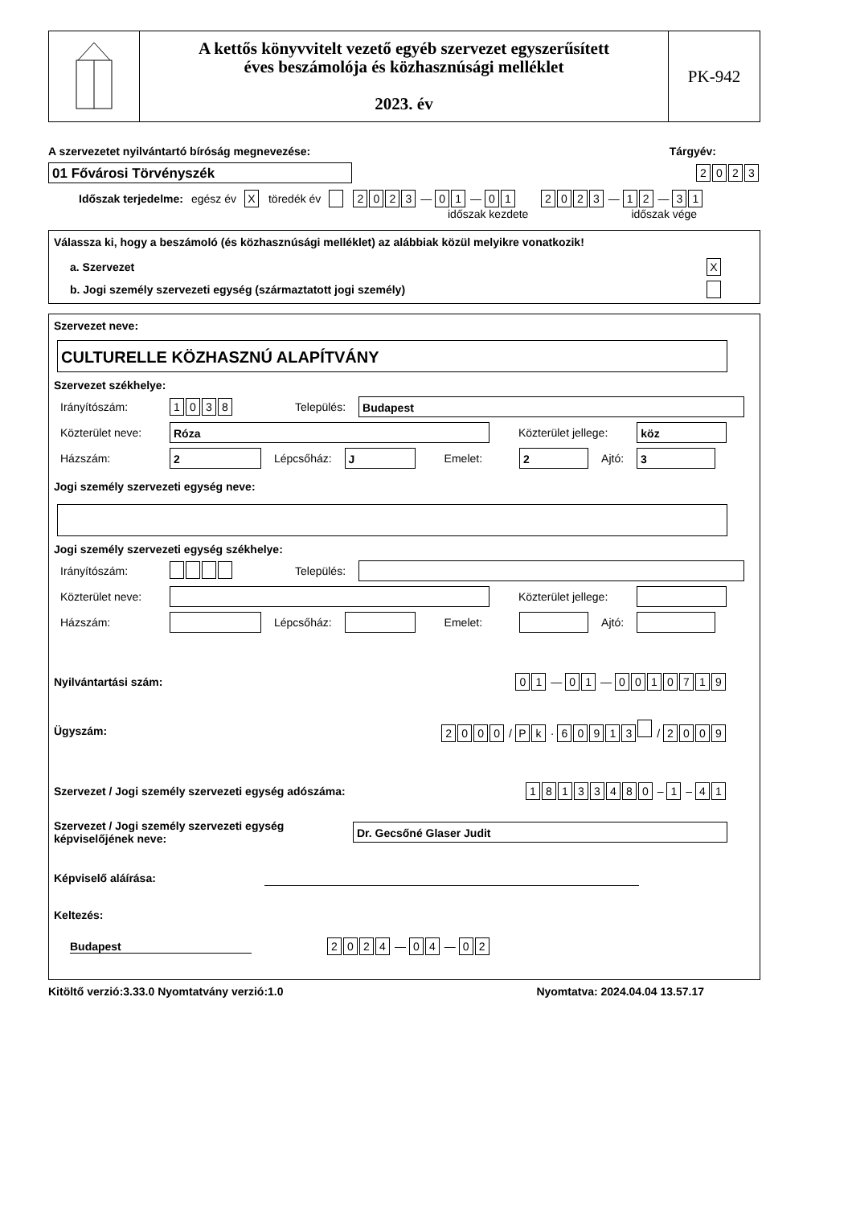A kettős könyvvitelt vezető egyéb szervezet egyszerűsített
éves beszámolója és közhasznúsági melléklet
2023. év
PK-942
A szervezetet nyilvántartó bíróság megnevezése: Tárgyév:
01 Fővárosi Törvényszék
2023
Időszak terjedelme: egész év X töredék év 2023 — 0 1 — 0 1 2023 — 1 2 — 3 1
időszak kezdete időszak vége
Válassza ki, hogy a beszámoló (és közhasznúsági melléklet) az alábbiak közül melyikre vonatkozik!
a. Szervezet X
b. Jogi személy szervezeti egység (származtatott jogi személy)
Szervezet neve:
CULTURELLE KÖZHASZNÚ ALAPÍTVÁNY
Szervezet székhelye:
Irányítószám: 1038 Település:
Budapest
Közterület neve:
Róza
Közterület jellege:
köz
Házszám:
2
Lépcsőház:
J
Emelet:
2
Ajtó:
3
Jogi személy szervezeti egység neve:
Jogi személy szervezeti egység székhelye:
Irányítószám: Település:
Közterület neve:
Közterület jellege:
Házszám: Lépcsőház: Emelet: Ajtó:
Nyilvántartási szám: 0 1 — 0 1 — 0010719
Ügyszám: 2000 / P k · 60913 / 2009
Szervezet / Jogi személy szervezeti egység adószáma: 18133480 – 1 – 4 1
Szervezet / Jogi személy szervezeti egység
képviselőjének neve:
Dr. Gecsőné Glaser Judit
Képviselő aláírása:
Keltezés:
Budapest 2024 — 0 4 — 0 2
Kitöltő verzió:3.33.0 Nyomtatvány verzió:1.0 Nyomtatva: 2024.04.04 13.57.17